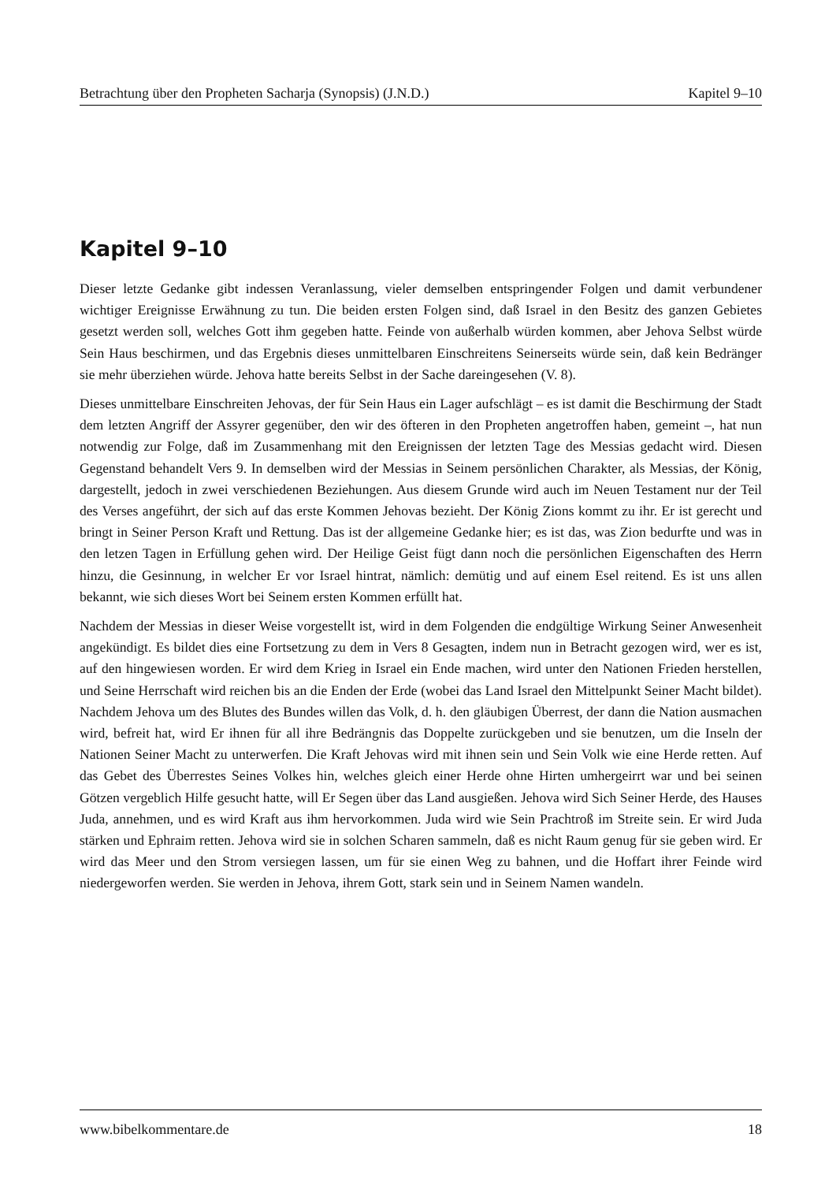Betrachtung über den Propheten Sacharja (Synopsis) (J.N.D.) Kapitel 9–10
Kapitel 9–10
Dieser letzte Gedanke gibt indessen Veranlassung, vieler demselben entspringender Folgen und damit verbundener wichtiger Ereignisse Erwähnung zu tun. Die beiden ersten Folgen sind, daß Israel in den Besitz des ganzen Gebietes gesetzt werden soll, welches Gott ihm gegeben hatte. Feinde von außerhalb würden kommen, aber Jehova Selbst würde Sein Haus beschirmen, und das Ergebnis dieses unmittelbaren Einschreitens Seinerseits würde sein, daß kein Bedränger sie mehr überziehen würde. Jehova hatte bereits Selbst in der Sache dareingesehen (V. 8).
Dieses unmittelbare Einschreiten Jehovas, der für Sein Haus ein Lager aufschlägt – es ist damit die Beschirmung der Stadt dem letzten Angriff der Assyrer gegenüber, den wir des öfteren in den Propheten angetroffen haben, gemeint –, hat nun notwendig zur Folge, daß im Zusammenhang mit den Ereignissen der letzten Tage des Messias gedacht wird. Diesen Gegenstand behandelt Vers 9. In demselben wird der Messias in Seinem persönlichen Charakter, als Messias, der König, dargestellt, jedoch in zwei verschiedenen Beziehungen. Aus diesem Grunde wird auch im Neuen Testament nur der Teil des Verses angeführt, der sich auf das erste Kommen Jehovas bezieht. Der König Zions kommt zu ihr. Er ist gerecht und bringt in Seiner Person Kraft und Rettung. Das ist der allgemeine Gedanke hier; es ist das, was Zion bedurfte und was in den letzen Tagen in Erfüllung gehen wird. Der Heilige Geist fügt dann noch die persönlichen Eigenschaften des Herrn hinzu, die Gesinnung, in welcher Er vor Israel hintrat, nämlich: demütig und auf einem Esel reitend. Es ist uns allen bekannt, wie sich dieses Wort bei Seinem ersten Kommen erfüllt hat.
Nachdem der Messias in dieser Weise vorgestellt ist, wird in dem Folgenden die endgültige Wirkung Seiner Anwesenheit angekündigt. Es bildet dies eine Fortsetzung zu dem in Vers 8 Gesagten, indem nun in Betracht gezogen wird, wer es ist, auf den hingewiesen worden. Er wird dem Krieg in Israel ein Ende machen, wird unter den Nationen Frieden herstellen, und Seine Herrschaft wird reichen bis an die Enden der Erde (wobei das Land Israel den Mittelpunkt Seiner Macht bildet). Nachdem Jehova um des Blutes des Bundes willen das Volk, d. h. den gläubigen Überrest, der dann die Nation ausmachen wird, befreit hat, wird Er ihnen für all ihre Bedrängnis das Doppelte zurückgeben und sie benutzen, um die Inseln der Nationen Seiner Macht zu unterwerfen. Die Kraft Jehovas wird mit ihnen sein und Sein Volk wie eine Herde retten. Auf das Gebet des Überrestes Seines Volkes hin, welches gleich einer Herde ohne Hirten umhergeirrt war und bei seinen Götzen vergeblich Hilfe gesucht hatte, will Er Segen über das Land ausgießen. Jehova wird Sich Seiner Herde, des Hauses Juda, annehmen, und es wird Kraft aus ihm hervorkommen. Juda wird wie Sein Prachtroß im Streite sein. Er wird Juda stärken und Ephraim retten. Jehova wird sie in solchen Scharen sammeln, daß es nicht Raum genug für sie geben wird. Er wird das Meer und den Strom versiegen lassen, um für sie einen Weg zu bahnen, und die Hoffart ihrer Feinde wird niedergeworfen werden. Sie werden in Jehova, ihrem Gott, stark sein und in Seinem Namen wandeln.
www.bibelkommentare.de 18